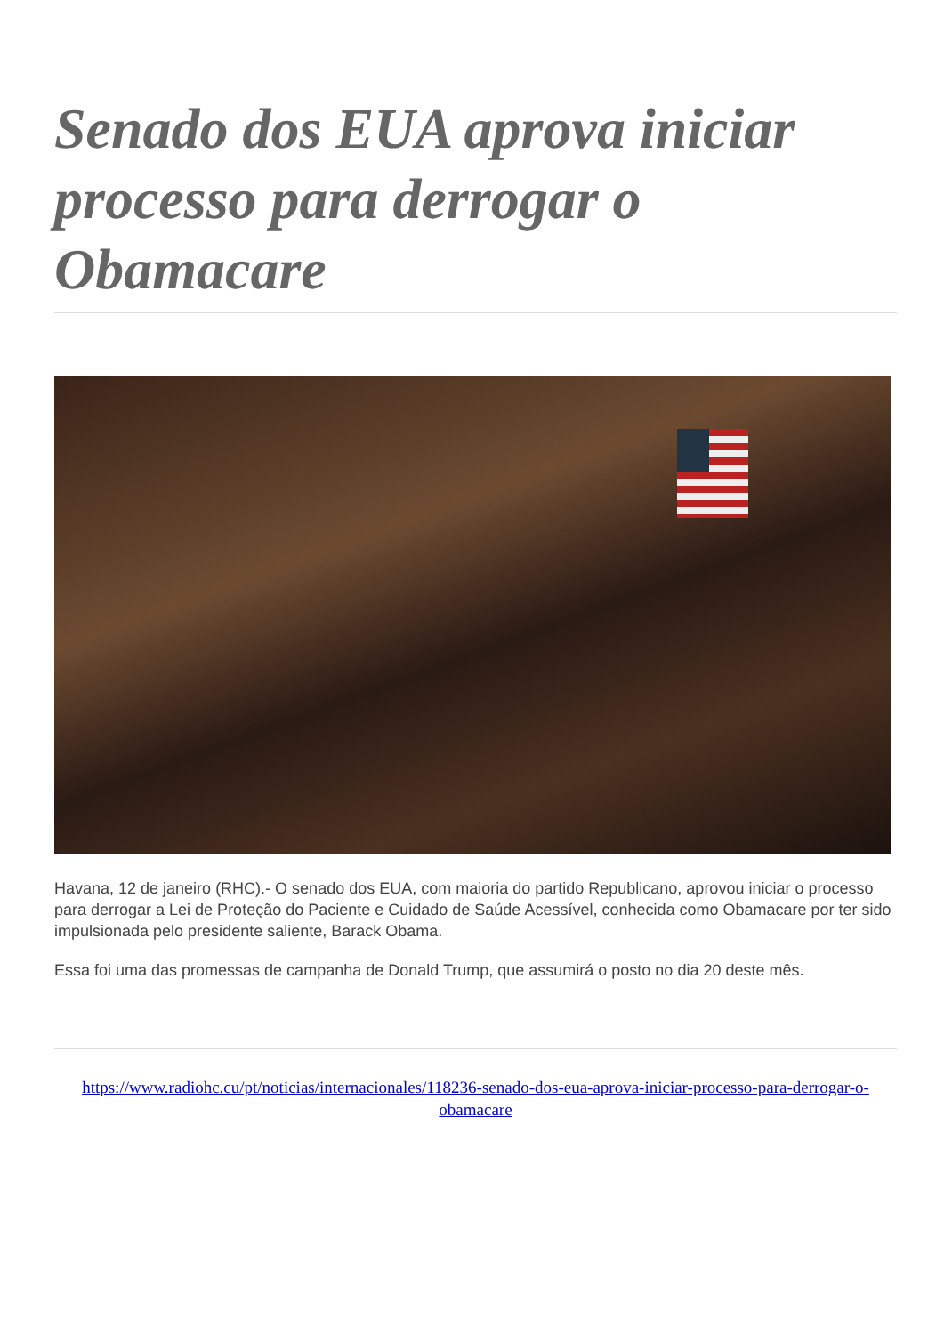Senado dos EUA aprova iniciar processo para derrogar o Obamacare
Havana, 12 de janeiro (RHC).- O senado dos EUA, com maioria do partido Republicano, aprovou iniciar o processo para derrogar a Lei de Proteção do Paciente e Cuidado de Saúde Acessível, conhecida como Obamacare por ter sido impulsionada pelo presidente saliente, Barack Obama.
Essa foi uma das promessas de campanha de Donald Trump, que assumirá o posto no dia 20 deste mês.
https://www.radiohc.cu/pt/noticias/internacionales/118236-senado-dos-eua-aprova-iniciar-processo-para-derrogar-o-obamacare